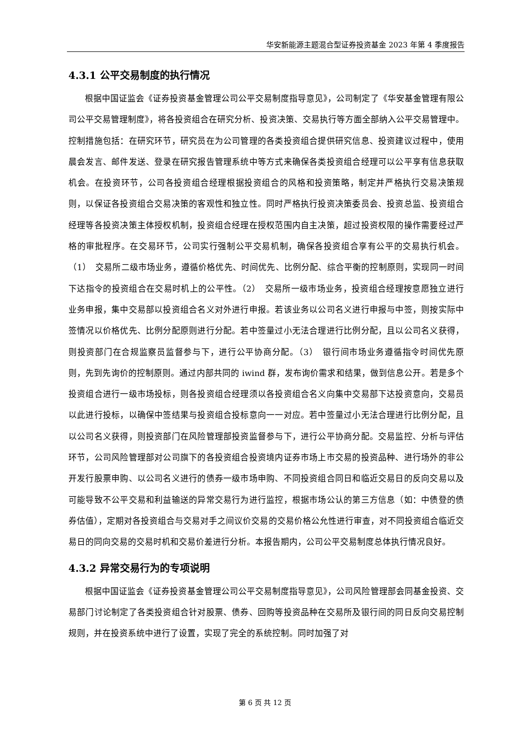华安新能源主题混合型证券投资基金 2023 年第 4 季度报告
4.3.1 公平交易制度的执行情况
根据中国证监会《证券投资基金管理公司公平交易制度指导意见》，公司制定了《华安基金管理有限公司公平交易管理制度》，将各投资组合在研究分析、投资决策、交易执行等方面全部纳入公平交易管理中。控制措施包括：在研究环节，研究员在为公司管理的各类投资组合提供研究信息、投资建议过程中，使用晨会发言、邮件发送、登录在研究报告管理系统中等方式来确保各类投资组合经理可以公平享有信息获取机会。在投资环节，公司各投资组合经理根据投资组合的风格和投资策略，制定并严格执行交易决策规则，以保证各投资组合交易决策的客观性和独立性。同时严格执行投资决策委员会、投资总监、投资组合经理等各投资决策主体授权机制，投资组合经理在授权范围内自主决策，超过投资权限的操作需要经过严格的审批程序。在交易环节，公司实行强制公平交易机制，确保各投资组合享有公平的交易执行机会。（1）　交易所二级市场业务，遵循价格优先、时间优先、比例分配、综合平衡的控制原则，实现同一时间下达指令的投资组合在交易时机上的公平性。（2）　交易所一级市场业务，投资组合经理按意愿独立进行业务申报，集中交易部以投资组合名义对外进行申报。若该业务以公司名义进行申报与中签，则按实际中签情况以价格优先、比例分配原则进行分配。若中签量过小无法合理进行比例分配，且以公司名义获得，则投资部门在合规监察员监督参与下，进行公平协商分配。（3）　银行间市场业务遵循指令时间优先原则，先到先询价的控制原则。通过内部共同的 iwind 群，发布询价需求和结果，做到信息公开。若是多个投资组合进行一级市场投标，则各投资组合经理须以各投资组合名义向集中交易部下达投资意向，交易员以此进行投标，以确保中签结果与投资组合投标意向一一对应。若中签量过小无法合理进行比例分配，且以公司名义获得，则投资部门在风险管理部投资监督参与下，进行公平协商分配。交易监控、分析与评估环节，公司风险管理部对公司旗下的各投资组合投资境内证券市场上市交易的投资品种、进行场外的非公开发行股票申购、以公司名义进行的债券一级市场申购、不同投资组合同日和临近交易日的反向交易以及可能导致不公平交易和利益输送的异常交易行为进行监控，根据市场公认的第三方信息（如：中债登的债券估值），定期对各投资组合与交易对手之间议价交易的交易价格公允性进行审查，对不同投资组合临近交易日的同向交易的交易时机和交易价差进行分析。本报告期内，公司公平交易制度总体执行情况良好。
4.3.2 异常交易行为的专项说明
根据中国证监会《证券投资基金管理公司公平交易制度指导意见》，公司风险管理部会同基金投资、交易部门讨论制定了各类投资组合针对股票、债券、回购等投资品种在交易所及银行间的同日反向交易控制规则，并在投资系统中进行了设置，实现了完全的系统控制。同时加强了对
第 6 页 共 12 页